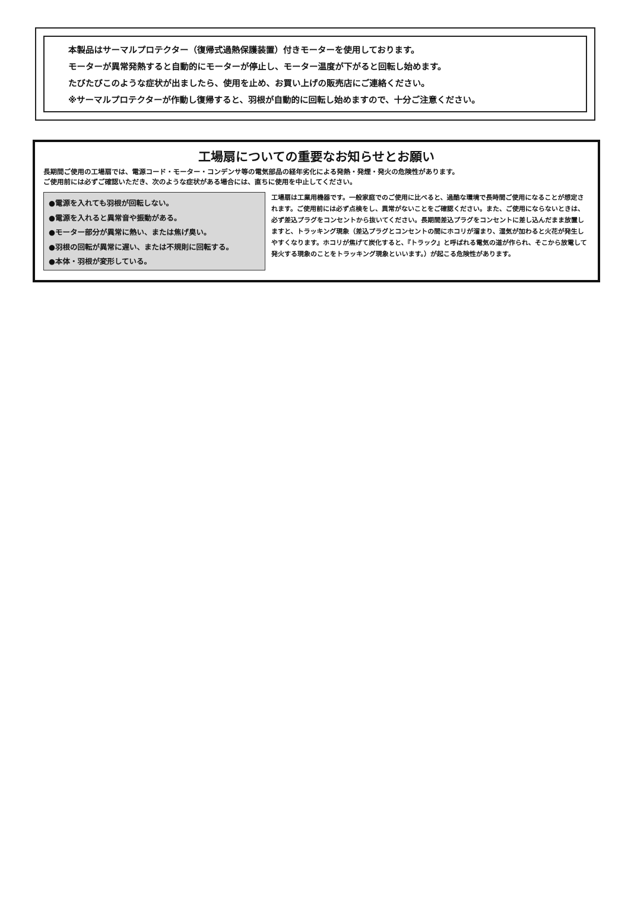本製品はサーマルプロテクター（復帰式過熱保護装置）付きモーターを使用しております。
モーターが異常発熱すると自動的にモーターが停止し、モーター温度が下がると回転し始めます。
たびたびこのような症状が出ましたら、使用を止め、お買い上げの販売店にご連絡ください。
※サーマルプロテクターが作動し復帰すると、羽根が自動的に回転し始めますので、十分ご注意ください。
工場扇についての重要なお知らせとお願い
長期間ご使用の工場扇では、電源コード・モーター・コンデンサ等の電気部品の経年劣化による発熱・発煙・発火の危険性があります。
ご使用前には必ずご確認いただき、次のような症状がある場合には、直ちに使用を中止してください。
●電源を入れても羽根が回転しない。
●電源を入れると異常音や振動がある。
●モーター部分が異常に熱い、または焦げ臭い。
●羽根の回転が異常に遅い、または不規則に回転する。
●本体・羽根が変形している。
工場扇は工業用機器です。一般家庭でのご使用に比べると、過酷な環境で長時間ご使用になることが想定されます。ご使用前には必ず点検をし、異常がないことをご確認ください。また、ご使用にならないときは、必ず差込プラグをコンセントから抜いてください。長期間差込プラグをコンセントに差し込んだまま放置しますと、トラッキング現象（差込プラグとコンセントの間にホコリが溜まり、湿気が加わると火花が発生しやすくなります。ホコリが焦げて炭化すると、『トラック』と呼ばれる電気の道が作られ、そこから放電して発火する現象のことをトラッキング現象といいます。）が起こる危険性があります。